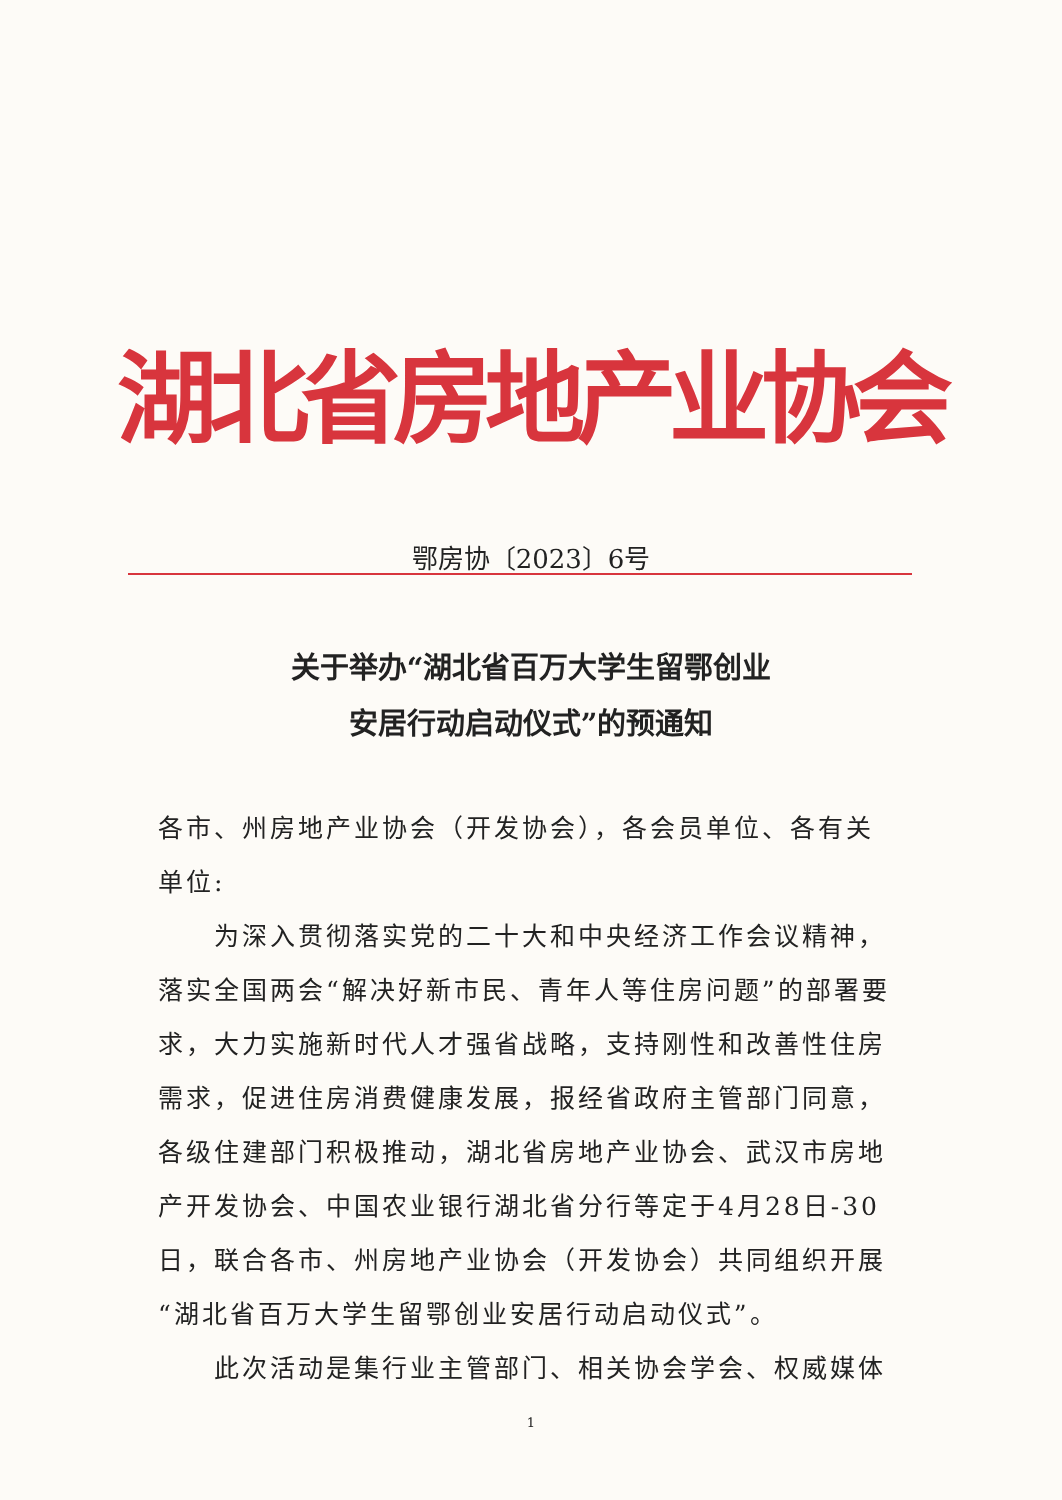湖北省房地产业协会
鄂房协〔2023〕6号
关于举办“湖北省百万大学生留鄂创业
安居行动启动仪式”的预通知
各市、州房地产业协会（开发协会），各会员单位、各有关单位:
为深入贯彻落实党的二十大和中央经济工作会议精神，落实全国两会“解决好新市民、青年人等住房问题”的部署要求，大力实施新时代人才强省战略，支持刚性和改善性住房需求，促进住房消费健康发展，报经省政府主管部门同意，各级住建部门积极推动，湖北省房地产业协会、武汉市房地产开发协会、中国农业银行湖北省分行等定于4月28日-30日，联合各市、州房地产业协会（开发协会）共同组织开展“湖北省百万大学生留鄂创业安居行动启动仪式”。
此次活动是集行业主管部门、相关协会学会、权威媒体
1